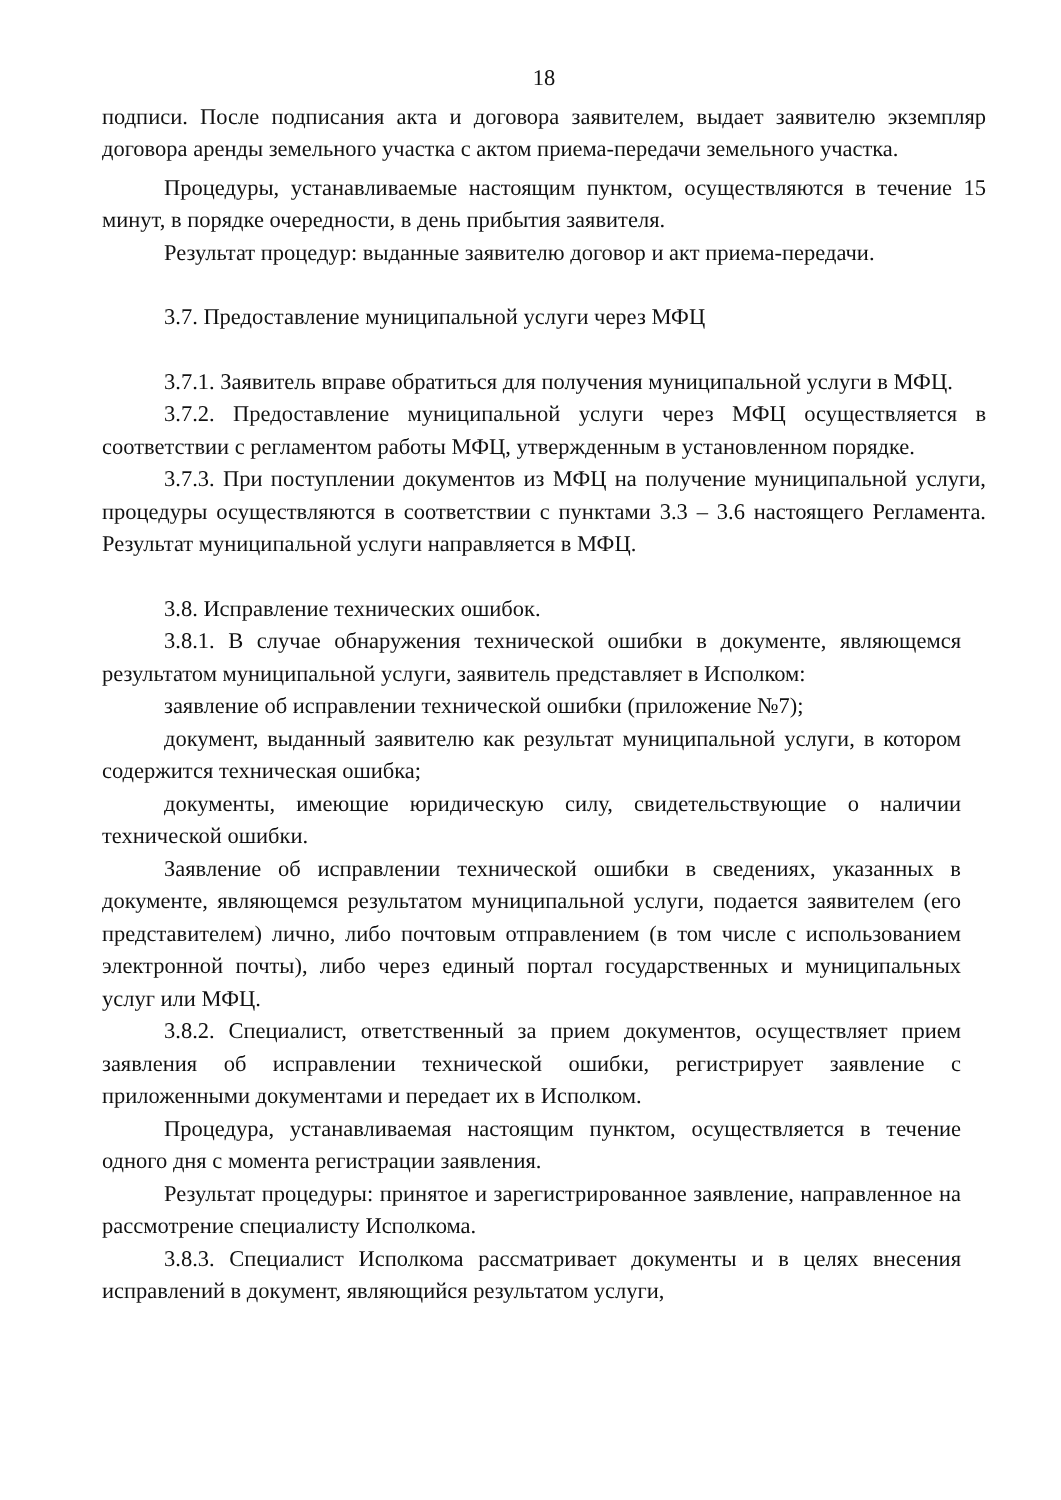18
подписи. После подписания акта и договора заявителем, выдает заявителю экземпляр договора аренды земельного участка с актом приема-передачи земельного участка.
Процедуры, устанавливаемые настоящим пунктом, осуществляются в течение 15 минут, в порядке очередности, в день прибытия заявителя.
Результат процедур: выданные заявителю договор и акт приема-передачи.
3.7. Предоставление муниципальной услуги через МФЦ
3.7.1. Заявитель вправе обратиться для получения муниципальной услуги в МФЦ.
3.7.2. Предоставление муниципальной услуги через МФЦ осуществляется в соответствии с регламентом работы МФЦ, утвержденным в установленном порядке.
3.7.3. При поступлении документов из МФЦ на получение муниципальной услуги, процедуры осуществляются в соответствии с пунктами 3.3 – 3.6 настоящего Регламента. Результат муниципальной услуги направляется в МФЦ.
3.8. Исправление технических ошибок.
3.8.1. В случае обнаружения технической ошибки в документе, являющемся результатом муниципальной услуги, заявитель представляет в Исполком:
заявление об исправлении технической ошибки (приложение №7);
документ, выданный заявителю как результат муниципальной услуги, в котором содержится техническая ошибка;
документы, имеющие юридическую силу, свидетельствующие о наличии технической ошибки.
Заявление об исправлении технической ошибки в сведениях, указанных в документе, являющемся результатом муниципальной услуги, подается заявителем (его представителем) лично, либо почтовым отправлением (в том числе с использованием электронной почты), либо через единый портал государственных и муниципальных услуг или МФЦ.
3.8.2. Специалист, ответственный за прием документов, осуществляет прием заявления об исправлении технической ошибки, регистрирует заявление с приложенными документами и передает их в Исполком.
Процедура, устанавливаемая настоящим пунктом, осуществляется в течение одного дня с момента регистрации заявления.
Результат процедуры: принятое и зарегистрированное заявление, направленное на рассмотрение специалисту Исполкома.
3.8.3. Специалист Исполкома рассматривает документы и в целях внесения исправлений в документ, являющийся результатом услуги,